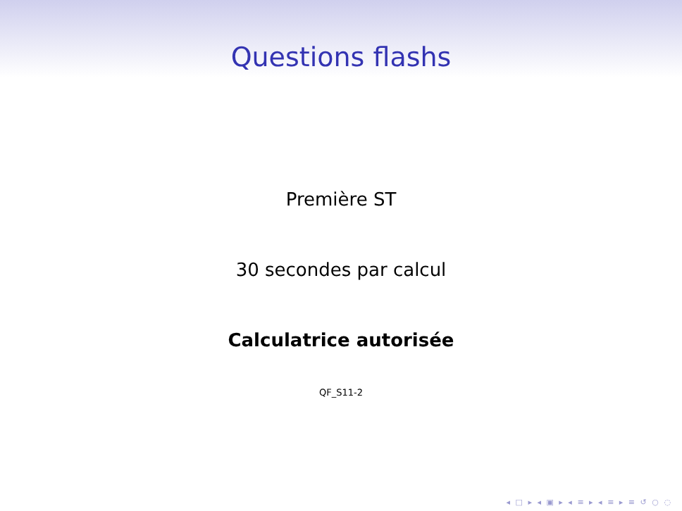Questions flashs
Première ST
30 secondes par calcul
Calculatrice autorisée
QF_S11-2
◂ □ ▸ ◂ ▣ ▸ ◂ ≡ ▸ ◂ ≡ ▸ ≡ ↺ ○ ◌